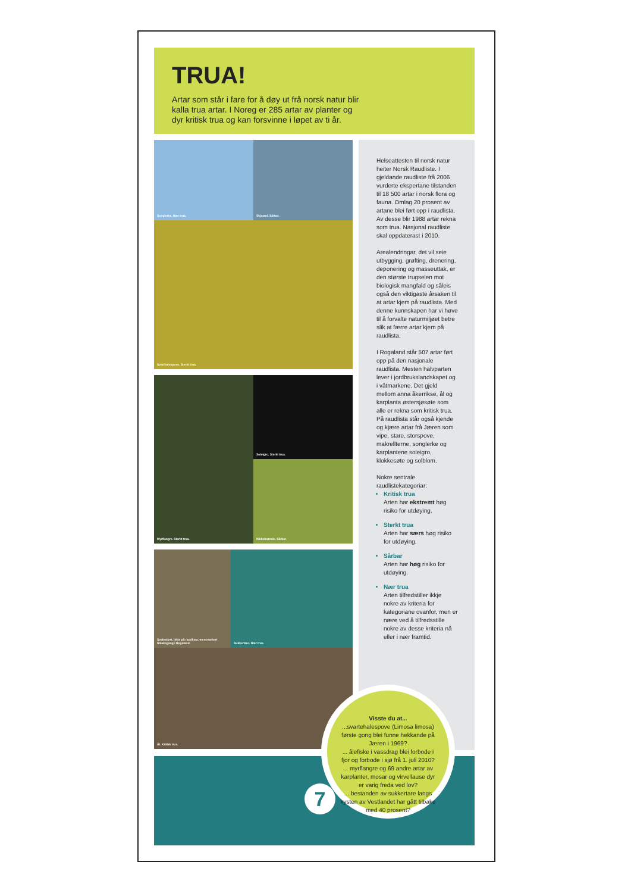TRUA!
Artar som står i fare for å døy ut frå norsk natur blir kalla trua artar. I Noreg er 285 artar av planter og dyr kritisk trua og kan forsvinne i løpet av ti år.
Songlerke. Nær trua.
Skjeand. Sårbar.
Svarthalespove. Sterkt trua.
Myrflangre. Sterkt trua.
Soleigro. Sterkt trua.
Nikkebrønsle. Sårbar.
Svalestjert. Ikkje på raudlista, men markert tilbakegang i Rogaland.
Sukkertare. Nær trua.
Ål. Kritisk trua.
Helseattesten til norsk natur heiter Norsk Raudliste. I gjeldande raudliste frå 2006 vurderte ekspertane tilstanden til 18 500 artar i norsk flora og fauna. Omlag 20 prosent av artane blei ført opp i raudlista. Av desse blir 1988 artar rekna som trua. Nasjonal raudliste skal oppdaterast i 2010.
Arealendringar, det vil seie utbygging, grøfting, drenering, deponering og masseuttak, er den største trugselen mot biologisk mangfald og såleis også den viktigaste årsaken til at artar kjem på raudlista. Med denne kunnskapen har vi høve til å forvalte naturmiljøet betre slik at færre artar kjem på raudlista.
I Rogaland står 507 artar ført opp på den nasjonale raudlista. Mesten halvparten lever i jordbrukslandskapet og i våtmarkene. Det gjeld mellom anna åkerrikse, ål og karplanta østersjøsøte som alle er rekna som kritisk trua. På raudlista står også kjende og kjære artar frå Jæren som vipe, stare, storspove, makrellterne, songlerke og karplantene soleigro, klokkesøte og solblom.
Nokre sentrale raudlistekategoriar:
Kritisk trua
Arten har ekstremt høg risiko for utdøying.
Sterkt trua
Arten har særs høg risiko for utdøying.
Sårbar
Arten har høg risiko for utdøying.
Nær trua
Arten tilfredstiller ikkje nokre av kriteria for kategoriane ovanfor, men er nære ved å tilfredsstille nokre av desse kriteria nå eller i nær framtid.
Visste du at...
...svartehalespove (Limosa limosa) første gong blei funne hekkande på Jæren i 1969?
... ålefiske i vassdrag blei forbode i fjor og forbode i sjø frå 1. juli 2010?
... myrflangre og 69 andre artar av karplanter, mosar og virvellause dyr er varig freda ved lov?
... bestanden av sukkertare langs kysten av Vestlandet har gått tilbake med 40 prosent?
7